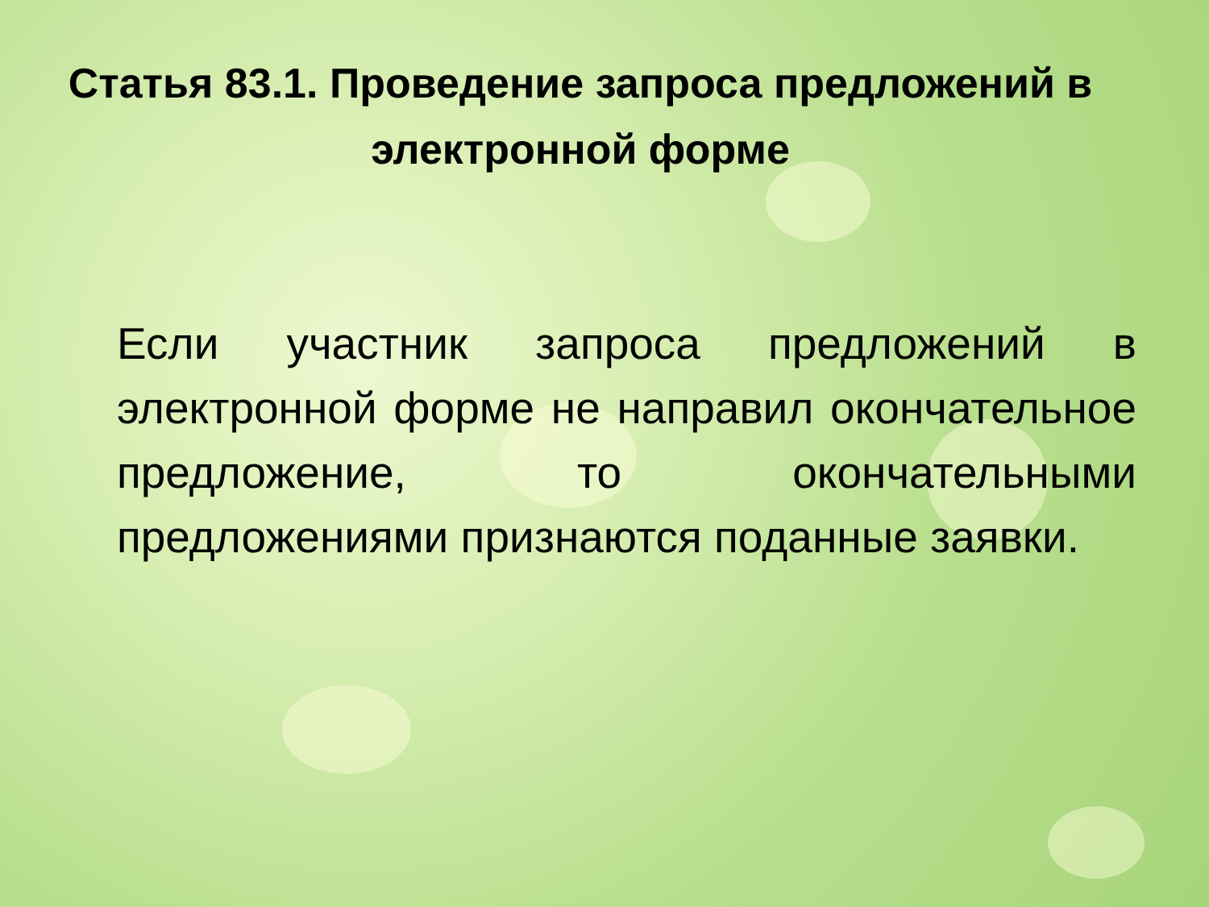Статья 83.1. Проведение запроса предложений в электронной форме
Если участник запроса предложений в электронной форме не направил окончательное предложение, то окончательными предложениями признаются поданные заявки.